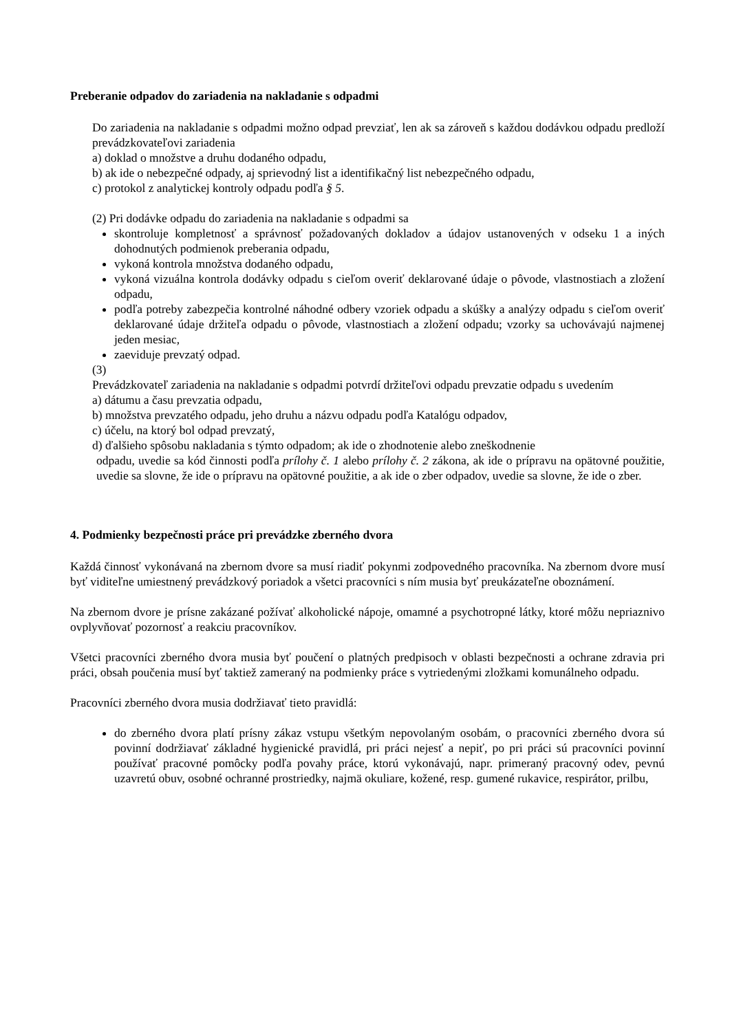Preberanie odpadov do zariadenia na nakladanie s odpadmi
Do zariadenia na nakladanie s odpadmi možno odpad prevziať, len ak sa zároveň s každou dodávkou odpadu predloží prevádzkovateľovi zariadenia
a) doklad o množstve a druhu dodaného odpadu,
b) ak ide o nebezpečné odpady, aj sprievodný list a identifikačný list nebezpečného odpadu,
c) protokol z analytickej kontroly odpadu podľa § 5.
(2) Pri dodávke odpadu do zariadenia na nakladanie s odpadmi sa
skontroluje kompletnosť a správnosť požadovaných dokladov a údajov ustanovených v odseku 1 a iných dohodnutých podmienok preberania odpadu,
vykoná kontrola množstva dodaného odpadu,
vykoná vizuálna kontrola dodávky odpadu s cieľom overiť deklarované údaje o pôvode, vlastnostiach a zložení odpadu,
podľa potreby zabezpečia kontrolné náhodné odbery vzoriek odpadu a skúšky a analýzy odpadu s cieľom overiť deklarované údaje držiteľa odpadu o pôvode, vlastnostiach a zložení odpadu; vzorky sa uchovávajú najmenej jeden mesiac,
zaeviduje prevzatý odpad.
(3)
Prevádzkovateľ zariadenia na nakladanie s odpadmi potvrdí držiteľovi odpadu prevzatie odpadu s uvedením
a) dátumu a času prevzatia odpadu,
b) množstva prevzatého odpadu, jeho druhu a názvu odpadu podľa Katalógu odpadov,
c) účelu, na ktorý bol odpad prevzatý,
d) ďalšieho spôsobu nakladania s týmto odpadom; ak ide o zhodnotenie alebo zneškodnenie
odpadu, uvedie sa kód činnosti podľa prílohy č. 1 alebo prílohy č. 2 zákona, ak ide o prípravu na opätovné použitie, uvedie sa slovne, že ide o prípravu na opätovné použitie, a ak ide o zber odpadov, uvedie sa slovne, že ide o zber.
4. Podmienky bezpečnosti práce pri prevádzke zberného dvora
Každá činnosť vykonávaná na zbernom dvore sa musí riadiť pokynmi zodpovedného pracovníka. Na zbernom dvore musí byť viditeľne umiestnený prevádzkový poriadok a všetci pracovníci s ním musia byť preukázateľne oboznámení.
Na zbernom dvore je prísne zakázané požívať alkoholické nápoje, omamné a psychotropné látky, ktoré môžu nepriaznivo ovplyvňovať pozornosť a reakciu pracovníkov.
Všetci pracovníci zberného dvora musia byť poučení o platných predpisoch v oblasti bezpečnosti a ochrane zdravia pri práci, obsah poučenia musí byť taktiež zameraný na podmienky práce s vytriedenými zložkami komunálneho odpadu.
Pracovníci zberného dvora musia dodržiavať tieto pravidlá:
do zberného dvora platí prísny zákaz vstupu všetkým nepovolaným osobám, o pracovníci zberného dvora sú povinní dodržiavať základné hygienické pravidlá, pri práci nejesť a nepiť, po pri práci sú pracovníci povinní používať pracovné pomôcky podľa povahy práce, ktorú vykonávajú, napr. primeraný pracovný odev, pevnú uzavretú obuv, osobné ochranné prostriedky, najmä okuliare, kožené, resp. gumené rukavice, respirátor, prilbu,